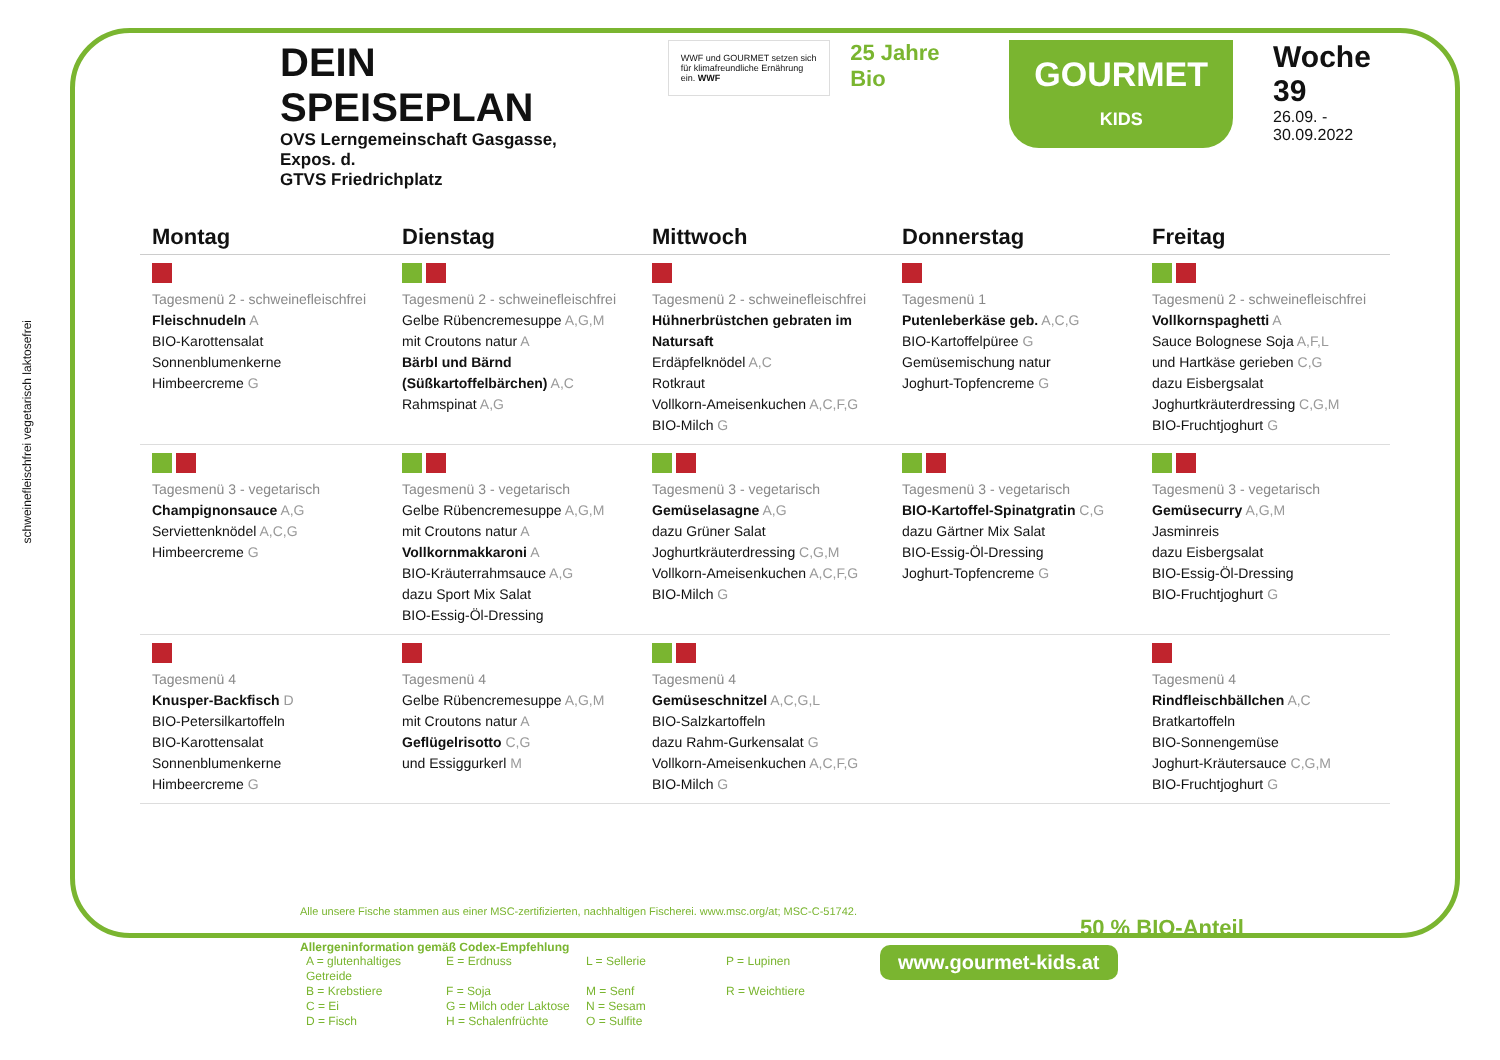DEIN SPEISEPLAN
OVS Lerngemeinschaft Gasgasse, Expos. d.
GTVS Friedrichplatz
WWF und GOURMET setzen sich für klimafreundliche Ernährung ein. WWF
25 Jahre Bio
GOURMET
KIDS
Woche 39
26.09. - 30.09.2022
schweinefleischfrei vegetarisch laktosefrei
| Montag | Dienstag | Mittwoch | Donnerstag | Freitag |
| --- | --- | --- | --- | --- |
| Tagesmenü 2 - schweinefleischfrei Fleischnudeln A BIO-Karottensalat Sonnenblumenkerne Himbeercreme G | Tagesmenü 2 - schweinefleischfrei Gelbe Rübencremesuppe A,G,M mit Croutons natur A Bärbl und Bärnd (Süßkartoffelbärchen) A,C Rahmspinat A,G | Tagesmenü 2 - schweinefleischfrei Hühnerbrüstchen gebraten im Natursaft Erdäpfelknödel A,C Rotkraut Vollkorn-Ameisenkuchen A,C,F,G BIO-Milch G | Tagesmenü 1 Putenleberkäse geb. A,C,G BIO-Kartoffelpüree G Gemüsemischung natur Joghurt-Topfencreme G | Tagesmenü 2 - schweinefleischfrei Vollkornspaghetti A Sauce Bolognese Soja A,F,L und Hartkäse gerieben C,G dazu Eisbergsalat Joghurtkräuterdressing C,G,M BIO-Fruchtjoghurt G |
| Tagesmenü 3 - vegetarisch Champignonsauce A,G Serviettenknödel A,C,G Himbeercreme G | Tagesmenü 3 - vegetarisch Gelbe Rübencremesuppe A,G,M mit Croutons natur A Vollkornmakkaroni A BIO-Kräuterrahmsauce A,G dazu Sport Mix Salat BIO-Essig-Öl-Dressing | Tagesmenü 3 - vegetarisch Gemüselasagne A,G dazu Grüner Salat Joghurtkräuterdressing C,G,M Vollkorn-Ameisenkuchen A,C,F,G BIO-Milch G | Tagesmenü 3 - vegetarisch BIO-Kartoffel-Spinatgratin C,G dazu Gärtner Mix Salat BIO-Essig-Öl-Dressing Joghurt-Topfencreme G | Tagesmenü 3 - vegetarisch Gemüsecurry A,G,M Jasminreis dazu Eisbergsalat BIO-Essig-Öl-Dressing BIO-Fruchtjoghurt G |
| Tagesmenü 4 Knusper-Backfisch D BIO-Petersilkartoffeln BIO-Karottensalat Sonnenblumenkerne Himbeercreme G | Tagesmenü 4 Gelbe Rübencremesuppe A,G,M mit Croutons natur A Geflügelrisotto C,G und Essiggurkerl M | Tagesmenü 4 Gemüseschnitzel A,C,G,L BIO-Salzkartoffeln dazu Rahm-Gurkensalat G Vollkorn-Ameisenkuchen A,C,F,G BIO-Milch G | | Tagesmenü 4 Rindfleischbällchen A,C Bratkartoffeln BIO-Sonnengemüse Joghurt-Kräutersauce C,G,M BIO-Fruchtjoghurt G |
Alle unsere Fische stammen aus einer MSC-zertifizierten, nachhaltigen Fischerei. www.msc.org/at; MSC-C-51742.
Allergeninformation gemäß Codex-Empfehlung
| A = glutenhaltiges Getreide | E = Erdnuss | L = Sellerie | P = Lupinen |
| B = Krebstiere | F = Soja | M = Senf | R = Weichtiere |
| C = Ei | G = Milch oder Laktose | N = Sesam | |
| D = Fisch | H = Schalenfrüchte | O = Sulfite | |
50 % BIO-Anteil
www.gourmet-kids.at